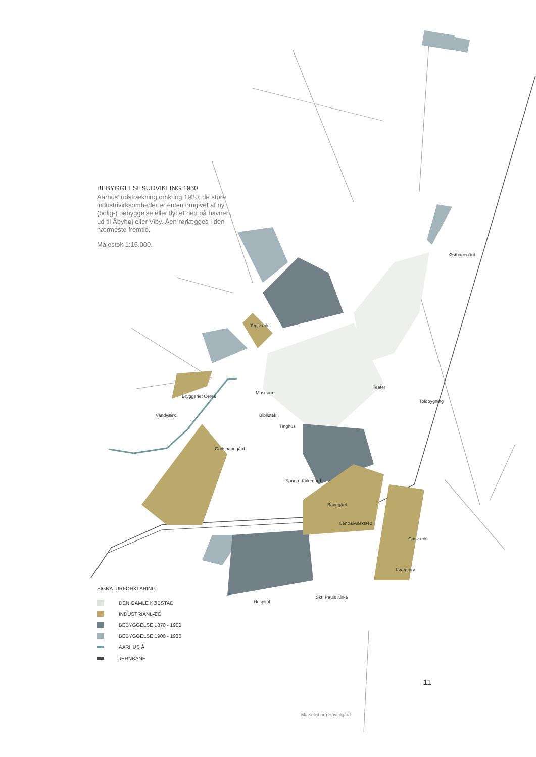BEBYGGELSESUDVIKLING 1930
Aarhus’ udstrækning omkring 1930; de store industrivirksomheder er enten omgivet af ny (bolig-) bebyggelse eller flyttet ned på havnen, ud til Åbyhøj eller Viby. Åen rørlægges i den nærmeste fremtid.
Målestok 1:15.000.
Østbanegård
Teglværk
Teater
Museum
Toldbygning
Bryggeriet Ceres
Vandværk Bibliotek
Tinghus
Godsbanegård
Søndre Kirkegård
Banegård
Centralværksted
Gasværk
Kvægtorv
Hospital
Skt. Pauls Kirke
Marselisborg Hovedgård
SIGNATURFORKLARING:
DEN GAMLE KØBSTAD
INDUSTRIANLÆG
BEBYGGELSE 1870 - 1900
BEBYGGELSE 1900 - 1930
AARHUS Å
JERNBANE
11